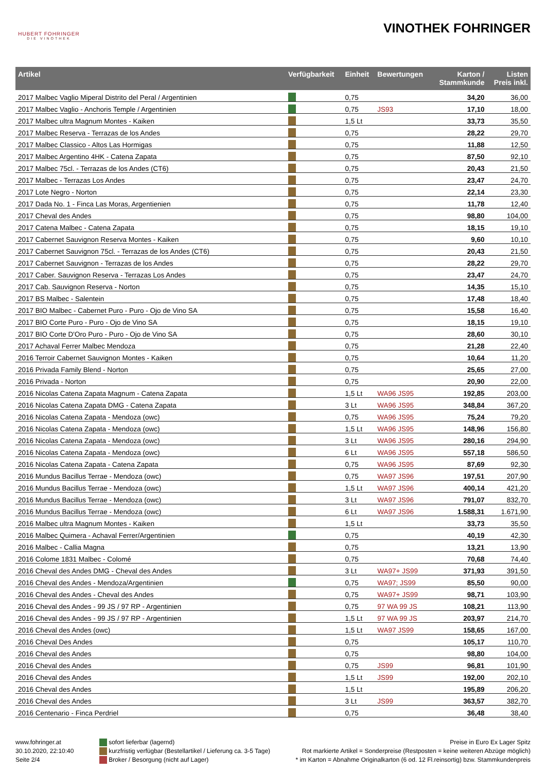HUBERT FOHRINGER
DIE VINOTHEK
VINOTHEK FOHRINGER
| Artikel | Verfügbarkeit | Einheit | Bewertungen | Karton / Stammkunde | Listen Preis inkl. |
| --- | --- | --- | --- | --- | --- |
| 2017 Malbec Vaglio Miperal Distrito del Peral / Argentinien | | 0,75 | | 34,20 | 36,00 |
| 2017 Malbec Vaglio - Anchoris Temple / Argentinien | | 0,75 | JS93 | 17,10 | 18,00 |
| 2017 Malbec ultra Magnum Montes - Kaiken | | 1,5 Lt | | 33,73 | 35,50 |
| 2017 Malbec Reserva - Terrazas de los Andes | | 0,75 | | 28,22 | 29,70 |
| 2017 Malbec Classico - Altos Las Hormigas | | 0,75 | | 11,88 | 12,50 |
| 2017 Malbec Argentino 4HK - Catena Zapata | | 0,75 | | 87,50 | 92,10 |
| 2017 Malbec 75cl. - Terrazas de los Andes (CT6) | | 0,75 | | 20,43 | 21,50 |
| 2017 Malbec - Terrazas Los Andes | | 0,75 | | 23,47 | 24,70 |
| 2017 Lote Negro - Norton | | 0,75 | | 22,14 | 23,30 |
| 2017 Dada No. 1 - Finca Las Moras, Argentienien | | 0,75 | | 11,78 | 12,40 |
| 2017 Cheval des Andes | | 0,75 | | 98,80 | 104,00 |
| 2017 Catena Malbec - Catena Zapata | | 0,75 | | 18,15 | 19,10 |
| 2017 Cabernet Sauvignon Reserva Montes - Kaiken | | 0,75 | | 9,60 | 10,10 |
| 2017 Cabernet Sauvignon 75cl. - Terrazas de los Andes (CT6) | | 0,75 | | 20,43 | 21,50 |
| 2017 Cabernet Sauvignon - Terrazas de los Andes | | 0,75 | | 28,22 | 29,70 |
| 2017 Caber. Sauvignon Reserva - Terrazas Los Andes | | 0,75 | | 23,47 | 24,70 |
| 2017 Cab. Sauvignon Reserva - Norton | | 0,75 | | 14,35 | 15,10 |
| 2017 BS Malbec - Salentein | | 0,75 | | 17,48 | 18,40 |
| 2017 BIO Malbec - Cabernet Puro - Puro - Ojo de Vino SA | | 0,75 | | 15,58 | 16,40 |
| 2017 BIO Corte Puro - Puro - Ojo de Vino SA | | 0,75 | | 18,15 | 19,10 |
| 2017 BIO Corte D'Oro Puro - Puro - Ojo de Vino SA | | 0,75 | | 28,60 | 30,10 |
| 2017 Achaval Ferrer Malbec Mendoza | | 0,75 | | 21,28 | 22,40 |
| 2016 Terroir Cabernet Sauvignon Montes - Kaiken | | 0,75 | | 10,64 | 11,20 |
| 2016 Privada Family Blend - Norton | | 0,75 | | 25,65 | 27,00 |
| 2016 Privada - Norton | | 0,75 | | 20,90 | 22,00 |
| 2016 Nicolas Catena Zapata Magnum - Catena Zapata | | 1,5 Lt | WA96 JS95 | 192,85 | 203,00 |
| 2016 Nicolas Catena Zapata DMG - Catena Zapata | | 3 Lt | WA96 JS95 | 348,84 | 367,20 |
| 2016 Nicolas Catena Zapata - Mendoza (owc) | | 0,75 | WA96 JS95 | 75,24 | 79,20 |
| 2016 Nicolas Catena Zapata - Mendoza (owc) | | 1,5 Lt | WA96 JS95 | 148,96 | 156,80 |
| 2016 Nicolas Catena Zapata - Mendoza (owc) | | 3 Lt | WA96 JS95 | 280,16 | 294,90 |
| 2016 Nicolas Catena Zapata - Mendoza (owc) | | 6 Lt | WA96 JS95 | 557,18 | 586,50 |
| 2016 Nicolas Catena Zapata - Catena Zapata | | 0,75 | WA96 JS95 | 87,69 | 92,30 |
| 2016 Mundus Bacillus Terrae - Mendoza (owc) | | 0,75 | WA97 JS96 | 197,51 | 207,90 |
| 2016 Mundus Bacillus Terrae - Mendoza (owc) | | 1,5 Lt | WA97 JS96 | 400,14 | 421,20 |
| 2016 Mundus Bacillus Terrae - Mendoza (owc) | | 3 Lt | WA97 JS96 | 791,07 | 832,70 |
| 2016 Mundus Bacillus Terrae - Mendoza (owc) | | 6 Lt | WA97 JS96 | 1.588,31 | 1.671,90 |
| 2016 Malbec ultra Magnum Montes - Kaiken | | 1,5 Lt | | 33,73 | 35,50 |
| 2016 Malbec Quimera - Achaval Ferrer/Argentinien | | 0,75 | | 40,19 | 42,30 |
| 2016 Malbec - Callia Magna | | 0,75 | | 13,21 | 13,90 |
| 2016 Colome 1831 Malbec - Colomé | | 0,75 | | 70,68 | 74,40 |
| 2016 Cheval des Andes DMG - Cheval des Andes | | 3 Lt | WA97+ JS99 | 371,93 | 391,50 |
| 2016 Cheval des Andes - Mendoza/Argentinien | | 0,75 | WA97; JS99 | 85,50 | 90,00 |
| 2016 Cheval des Andes - Cheval des Andes | | 0,75 | WA97+ JS99 | 98,71 | 103,90 |
| 2016 Cheval des Andes - 99 JS / 97 RP - Argentinien | | 0,75 | 97 WA 99 JS | 108,21 | 113,90 |
| 2016 Cheval des Andes - 99 JS / 97 RP - Argentinien | | 1,5 Lt | 97 WA 99 JS | 203,97 | 214,70 |
| 2016 Cheval des Andes (owc) | | 1,5 Lt | WA97 JS99 | 158,65 | 167,00 |
| 2016 Cheval Des Andes | | 0,75 | | 105,17 | 110,70 |
| 2016 Cheval des Andes | | 0,75 | | 98,80 | 104,00 |
| 2016 Cheval des Andes | | 0,75 | JS99 | 96,81 | 101,90 |
| 2016 Cheval des Andes | | 1,5 Lt | JS99 | 192,00 | 202,10 |
| 2016 Cheval des Andes | | 1,5 Lt | | 195,89 | 206,20 |
| 2016 Cheval des Andes | | 3 Lt | JS99 | 363,57 | 382,70 |
| 2016 Centenario - Finca Perdriel | | 0,75 | | 36,48 | 38,40 |
www.fohringer.at
30.10.2020, 22:10:40
Seite 2/4
sofort lieferbar (lagernd)
kurzfristig verfügbar (Bestellartikel / Lieferung ca. 3-5 Tage)
Broker / Besorgung (nicht auf Lager)
Preise in Euro Ex Lager Spitz
Rot markierte Artikel = Sonderpreise (Restposten = keine weiteren Abzüge möglich)
* im Karton = Abnahme Originalkarton (6 od. 12 Fl.reinsortig) bzw. Stammkundenpreis